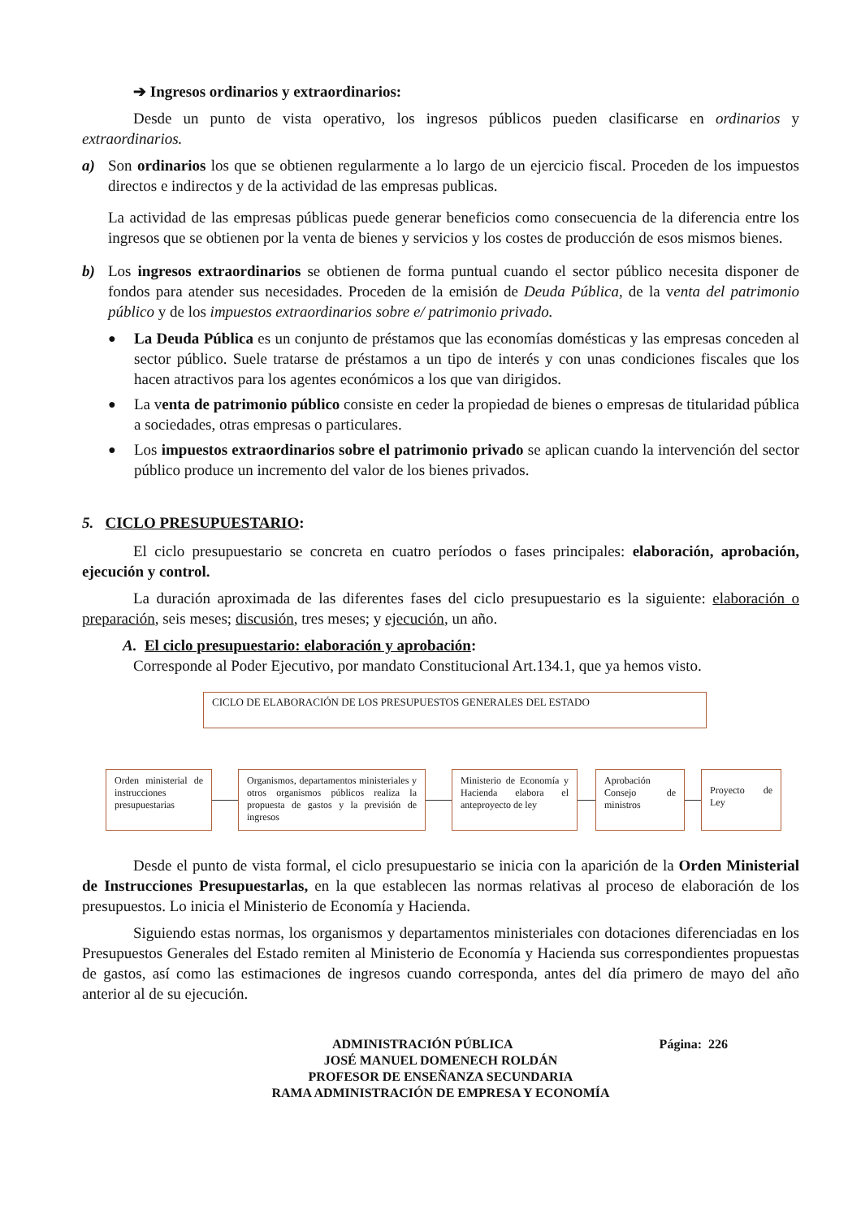➔ Ingresos ordinarios y extraordinarios:
Desde un punto de vista operativo, los ingresos públicos pueden clasificarse en ordinarios y extraordinarios.
a) Son ordinarios los que se obtienen regularmente a lo largo de un ejercicio fiscal. Proceden de los impuestos directos e indirectos y de la actividad de las empresas publicas.
La actividad de las empresas públicas puede generar beneficios como consecuencia de la diferencia entre los ingresos que se obtienen por la venta de bienes y servicios y los costes de producción de esos mismos bienes.
b) Los ingresos extraordinarios se obtienen de forma puntual cuando el sector público necesita disponer de fondos para atender sus necesidades. Proceden de la emisión de Deuda Pública, de la venta del patrimonio público y de los impuestos extraordinarios sobre e/ patrimonio privado.
●
La Deuda Pública es un conjunto de préstamos que las economías domésticas y las empresas conceden al sector público. Suele tratarse de préstamos a un tipo de interés y con unas condiciones fiscales que los hacen atractivos para los agentes económicos a los que van dirigidos.
●
La venta de patrimonio público consiste en ceder la propiedad de bienes o empresas de titularidad pública a sociedades, otras empresas o particulares.
●
Los impuestos extraordinarios sobre el patrimonio privado se aplican cuando la intervención del sector público produce un incremento del valor de los bienes privados.
5. CICLO PRESUPUESTARIO:
El ciclo presupuestario se concreta en cuatro períodos o fases principales: elaboración, aprobación, ejecución y control.
La duración aproximada de las diferentes fases del ciclo presupuestario es la siguiente: elaboración o preparación, seis meses; discusión, tres meses; y ejecución, un año.
A. El ciclo presupuestario: elaboración y aprobación:
Corresponde al Poder Ejecutivo, por mandato Constitucional Art.134.1, que ya hemos visto.
CICLO DE ELABORACIÓN DE LOS PRESUPUESTOS GENERALES DEL ESTADO
Orden ministerial de instrucciones presupuestarias
Organismos, departamentos ministeriales y otros organismos públicos realiza la propuesta de gastos y la previsión de ingresos
Ministerio de Economía y Hacienda elabora el anteproyecto de ley
Aprobación Consejo de ministros
Proyecto de Ley
Desde el punto de vista formal, el ciclo presupuestario se inicia con la aparición de la Orden Ministerial de Instrucciones Presupuestarlas, en la que establecen las normas relativas al proceso de elaboración de los presupuestos. Lo inicia el Ministerio de Economía y Hacienda.
Siguiendo estas normas, los organismos y departamentos ministeriales con dotaciones diferenciadas en los Presupuestos Generales del Estado remiten al Ministerio de Economía y Hacienda sus correspondientes propuestas de gastos, así como las estimaciones de ingresos cuando corresponda, antes del día primero de mayo del año anterior al de su ejecución.
ADMINISTRACIÓN PÚBLICA Página: 226
JOSÉ MANUEL DOMENECH ROLDÁN
PROFESOR DE ENSEÑANZA SECUNDARIA
RAMA ADMINISTRACIÓN DE EMPRESA Y ECONOMÍA